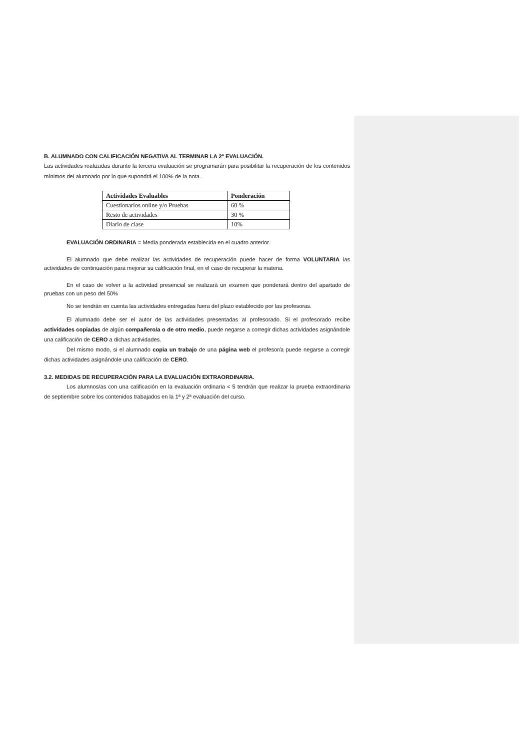B. ALUMNADO CON CALIFICACIÓN NEGATIVA AL TERMINAR LA 2ª EVALUACIÓN.
Las actividades realizadas durante la tercera evaluación se programarán para posibilitar la recuperación de los contenidos mínimos del alumnado por lo que supondrá el 100% de la nota.
| Actividades Evaluables | Ponderación |
| --- | --- |
| Cuestionarios online y/o Pruebas | 60 % |
| Resto de actividades | 30 % |
| Diario de clase | 10% |
EVALUACIÓN ORDINARIA = Media ponderada establecida en el cuadro anterior.
El alumnado que debe realizar las actividades de recuperación puede hacer de forma VOLUNTARIA las actividades de continuación para mejorar su calificación final, en el caso de recuperar la materia.
En el caso de volver a la actividad presencial se realizará un examen que ponderará dentro del apartado de pruebas con un peso del 50%
No se tendrán en cuenta las actividades entregadas fuera del plazo establecido por las profesoras.
El alumnado debe ser el autor de las actividades presentadas al profesorado. Si el profesorado recibe actividades copiadas de algún compañero/a o de otro medio, puede negarse a corregir dichas actividades asignándole una calificación de CERO a dichas actividades.
Del mismo modo, si el alumnado copia un trabajo de una página web el profesor/a puede negarse a corregir dichas actividades asignándole una calificación de CERO.
3.2. MEDIDAS DE RECUPERACIÓN PARA LA EVALUACIÓN EXTRAORDINARIA.
Los alumnos/as con una calificación en la evaluación ordinaria < 5 tendrán que realizar la prueba extraordinaria de septiembre sobre los contenidos trabajados en la 1ª y 2ª evaluación del curso.